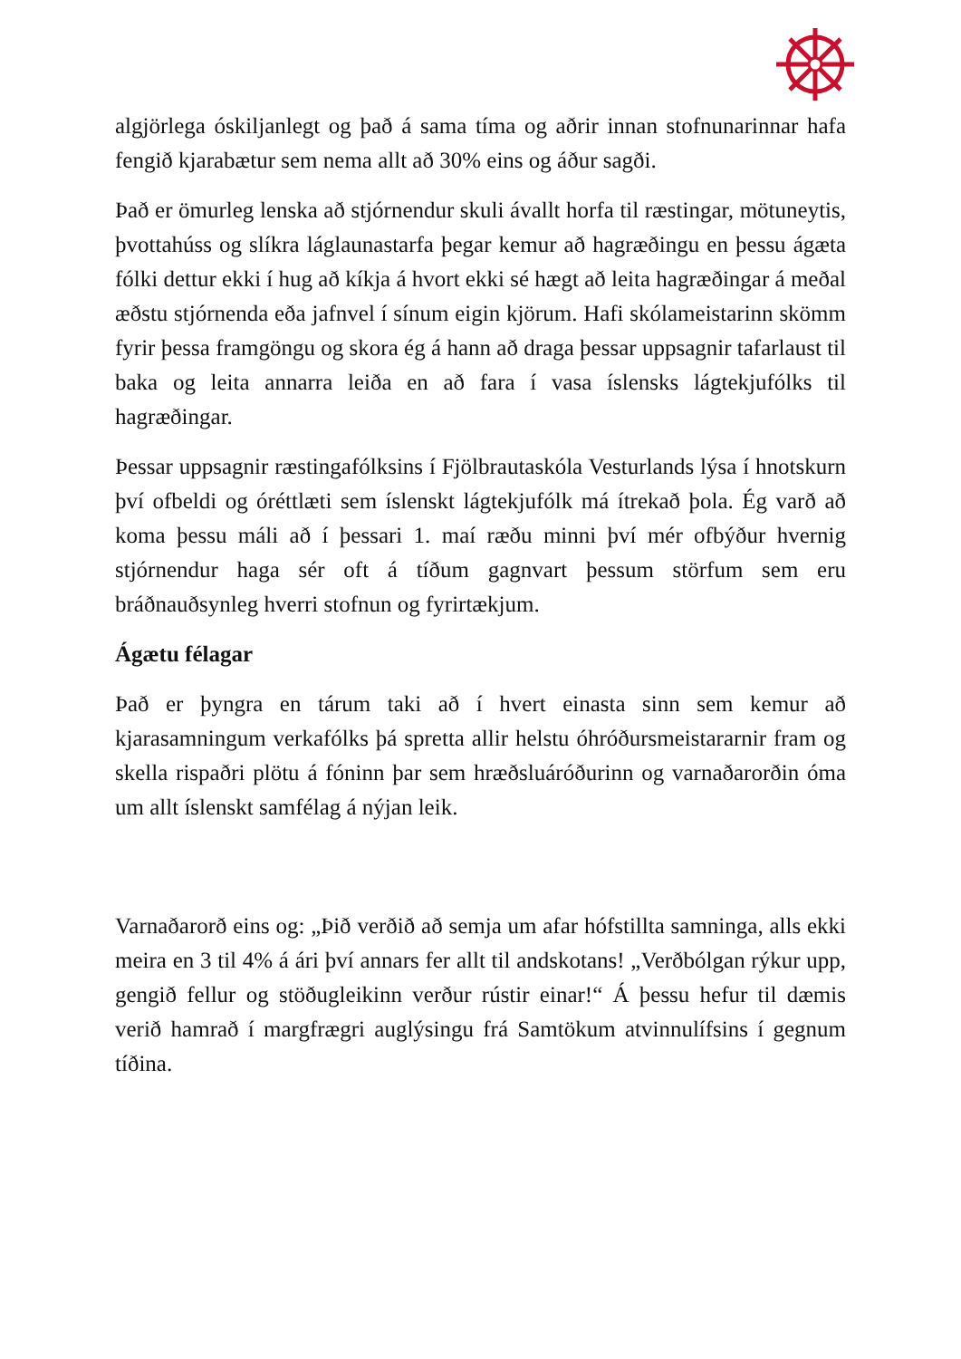algjörlega óskiljanlegt og það á sama tíma og aðrir innan stofnunarinnar hafa fengið kjarabætur sem nema allt að 30% eins og áður sagði.
Það er ömurleg lenska að stjórnendur skuli ávallt horfa til ræstingar, mötuneytis, þvottahúss og slíkra láglaunastarfa þegar kemur að hagræðingu en þessu ágæta fólki dettur ekki í hug að kíkja á hvort ekki sé hægt að leita hagræðingar á meðal æðstu stjórnenda eða jafnvel í sínum eigin kjörum. Hafi skólameistarinn skömm fyrir þessa framgöngu og skora ég á hann að draga þessar uppsagnir tafarlaust til baka og leita annarra leiða en að fara í vasa íslensks lágtekjufólks til hagræðingar.
Þessar uppsagnir ræstingafólksins í Fjölbrautaskóla Vesturlands lýsa í hnotskurn því ofbeldi og óréttlæti sem íslenskt lágtekjufólk má ítrekað þola. Ég varð að koma þessu máli að í þessari 1. maí ræðu minni því mér ofbýður hvernig stjórnendur haga sér oft á tíðum gagnvart þessum störfum sem eru bráðnauðsynleg hverri stofnun og fyrirtækjum.
Ágætu félagar
Það er þyngra en tárum taki að í hvert einasta sinn sem kemur að kjarasamningum verkafólks þá spretta allir helstu óhróðursmeistararnir fram og skella rispaðri plötu á fóninn þar sem hræðsluáróðurinn og varnaðarorðin óma um allt íslenskt samfélag á nýjan leik.
Varnaðarorð eins og: „Þið verðið að semja um afar hófstillta samninga, alls ekki meira en 3 til 4% á ári því annars fer allt til andskotans! „Verðbólgan rýkur upp, gengið fellur og stöðugleikinn verður rústir einar!“ Á þessu hefur til dæmis verið hamrað í margfrægri auglýsingu frá Samtökum atvinnulífsins í gegnum tíðina.